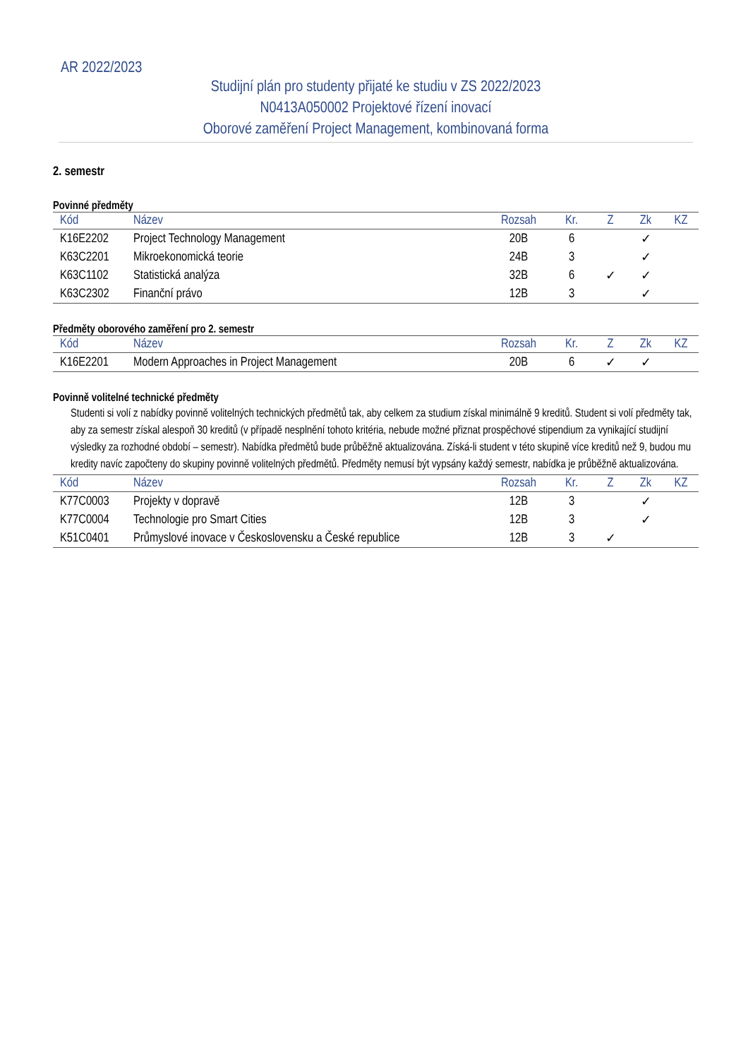AR 2022/2023
Studijní plán pro studenty přijaté ke studiu v ZS 2022/2023
N0413A050002 Projektové řízení inovací
Oborové zaměření Project Management, kombinovaná forma
2. semestr
Povinné předměty
| Kód | Název | Rozsah | Kr. | Z | Zk | KZ |
| --- | --- | --- | --- | --- | --- | --- |
| K16E2202 | Project Technology Management | 20B | 6 | | ✓ | |
| K63C2201 | Mikroekonomická teorie | 24B | 3 | | ✓ | |
| K63C1102 | Statistická analýza | 32B | 6 | ✓ | ✓ | |
| K63C2302 | Finanční právo | 12B | 3 | | ✓ | |
Předměty oborového zaměření pro 2. semestr
| Kód | Název | Rozsah | Kr. | Z | Zk | KZ |
| --- | --- | --- | --- | --- | --- | --- |
| K16E2201 | Modern Approaches in Project Management | 20B | 6 | ✓ | ✓ | |
Povinně volitelné technické předměty
Studenti si volí z nabídky povinně volitelných technických předmětů tak, aby celkem za studium získal minimálně 9 kreditů. Student si volí předměty tak, aby za semestr získal alespoň 30 kreditů (v případě nesplnění tohoto kritéria, nebude možné přiznat prospěchové stipendium za vynikající studijní výsledky za rozhodné období – semestr). Nabídka předmětů bude průběžně aktualizována. Získá-li student v této skupině více kreditů než 9, budou mu kredity navíc započteny do skupiny povinně volitelných předmětů. Předměty nemusí být vypsány každý semestr, nabídka je průběžně aktualizována.
| Kód | Název | Rozsah | Kr. | Z | Zk | KZ |
| --- | --- | --- | --- | --- | --- | --- |
| K77C0003 | Projekty v dopravě | 12B | 3 | | ✓ | |
| K77C0004 | Technologie pro Smart Cities | 12B | 3 | | ✓ | |
| K51C0401 | Průmyslové inovace v Československu a České republice | 12B | 3 | ✓ | | |